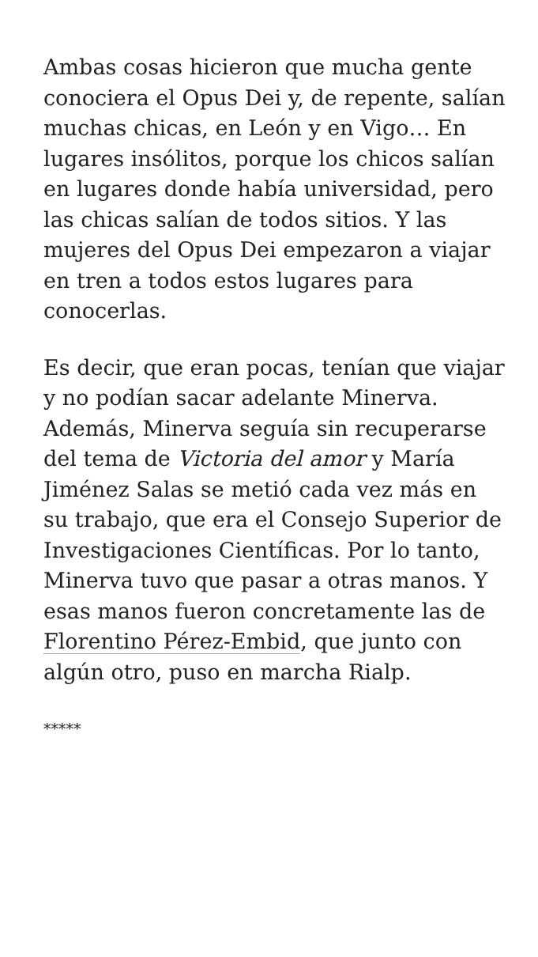Ambas cosas hicieron que mucha gente conociera el Opus Dei y, de repente, salían muchas chicas, en León y en Vigo… En lugares insólitos, porque los chicos salían en lugares donde había universidad, pero las chicas salían de todos sitios. Y las mujeres del Opus Dei empezaron a viajar en tren a todos estos lugares para conocerlas.
Es decir, que eran pocas, tenían que viajar y no podían sacar adelante Minerva. Además, Minerva seguía sin recuperarse del tema de Victoria del amor y María Jiménez Salas se metió cada vez más en su trabajo, que era el Consejo Superior de Investigaciones Científicas. Por lo tanto, Minerva tuvo que pasar a otras manos. Y esas manos fueron concretamente las de Florentino Pérez-Embid, que junto con algún otro, puso en marcha Rialp.
*****